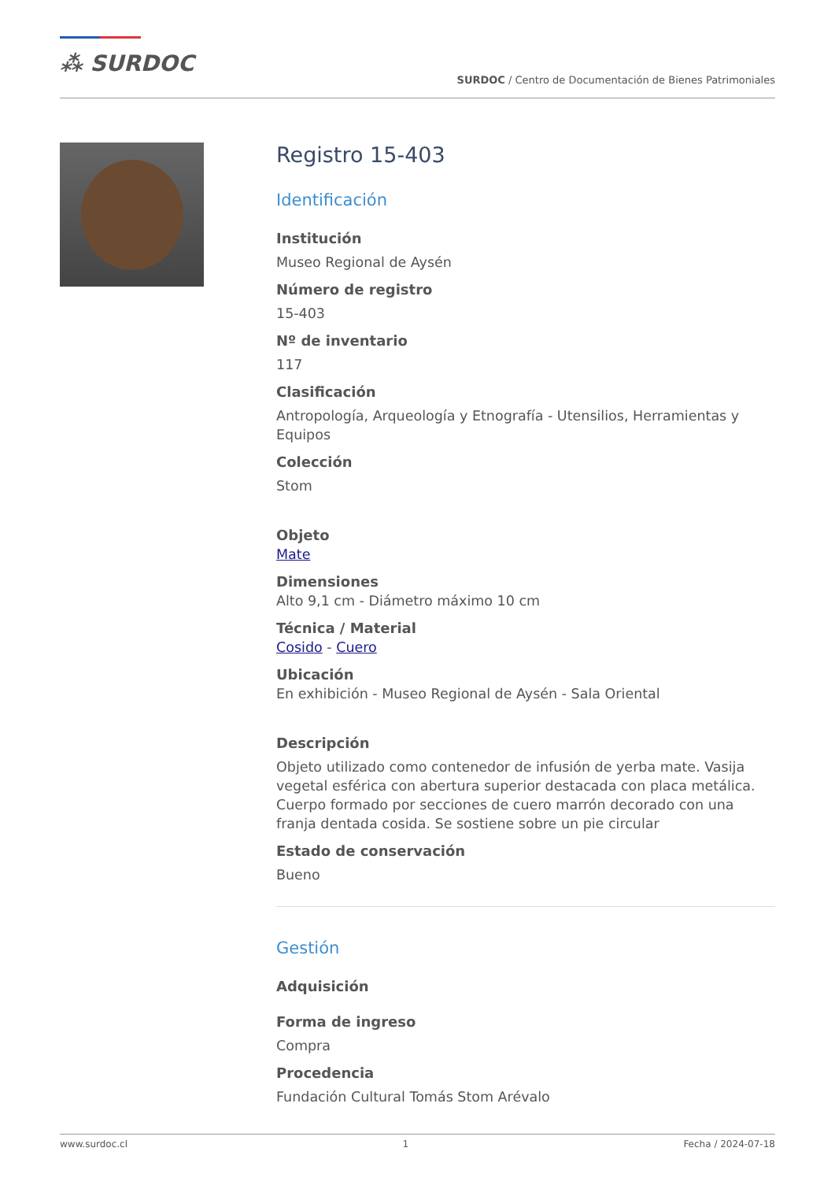⁂ SURDOC
SURDOC / Centro de Documentación de Bienes Patrimoniales
Registro 15-403
Identificación
Institución
Museo Regional de Aysén
Número de registro
15-403
Nº de inventario
117
Clasificación
Antropología, Arqueología y Etnografía - Utensilios, Herramientas y Equipos
Colección
Stom
Objeto
Mate
Dimensiones
Alto 9,1 cm - Diámetro máximo 10 cm
Técnica / Material
Cosido - Cuero
Ubicación
En exhibición - Museo Regional de Aysén - Sala Oriental
Descripción
Objeto utilizado como contenedor de infusión de yerba mate. Vasija vegetal esférica con abertura superior destacada con placa metálica. Cuerpo formado por secciones de cuero marrón decorado con una franja dentada cosida. Se sostiene sobre un pie circular
Estado de conservación
Bueno
Gestión
Adquisición
Forma de ingreso
Compra
Procedencia
Fundación Cultural Tomás Stom Arévalo
www.surdoc.cl 1 Fecha / 2024-07-18